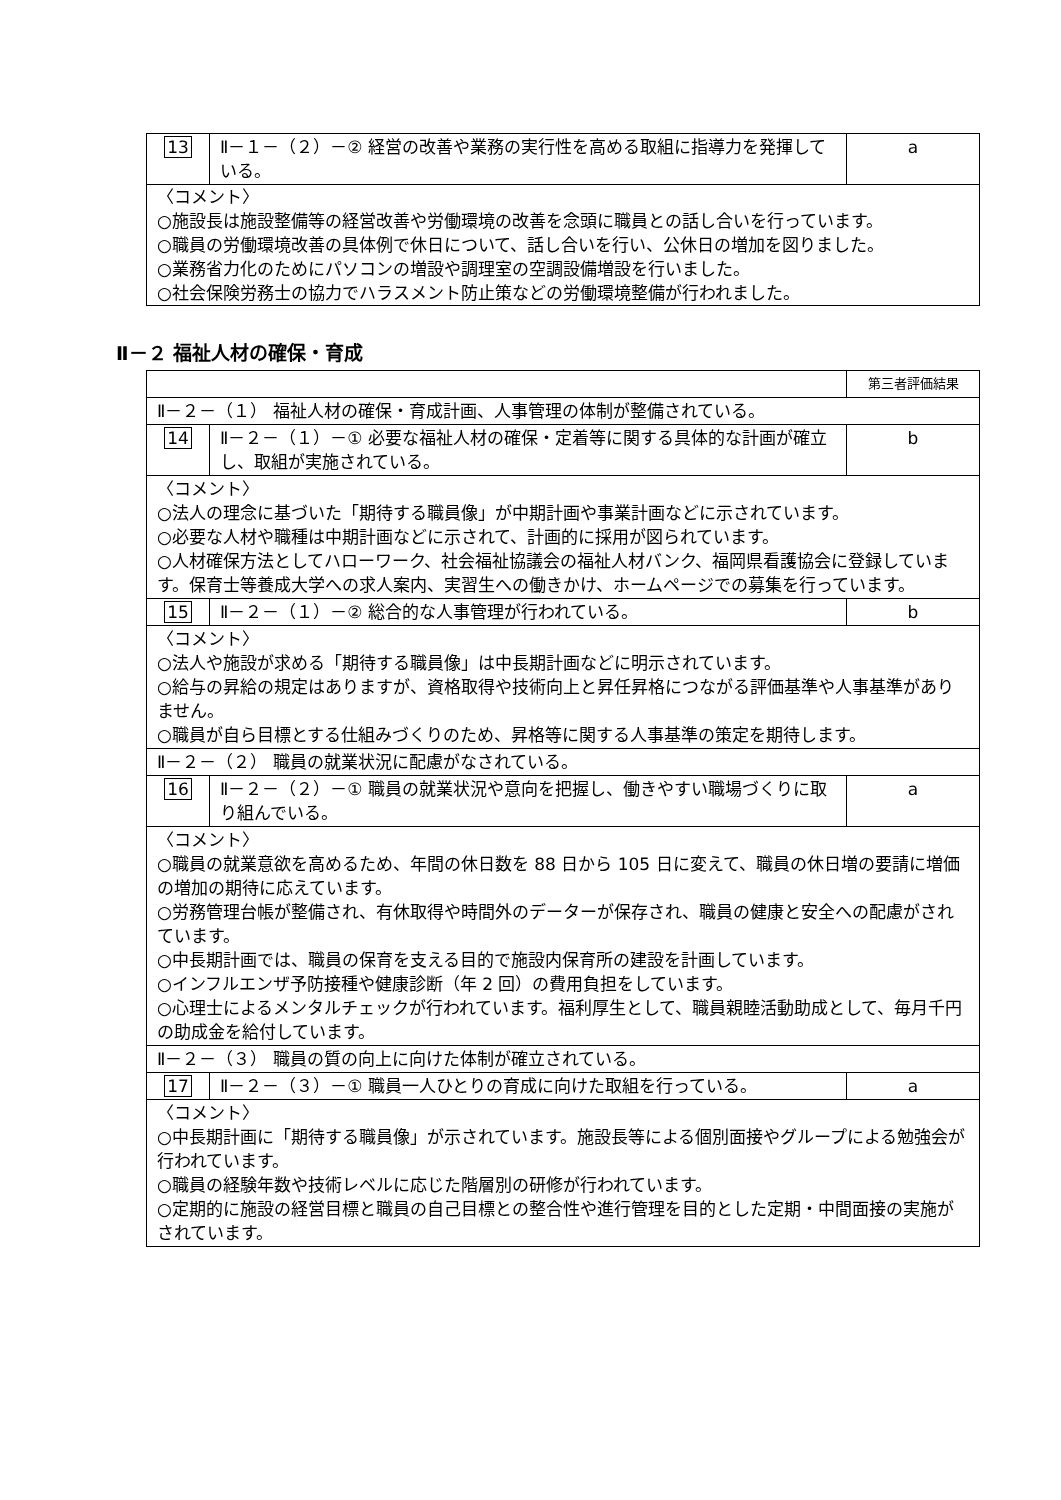| 13 | Ⅱ－１－（２）－② 経営の改善や業務の実行性を高める取組に指導力を発揮している。 | a |
| 〈コメント〉 ○施設長は施設整備等の経営改善や労働環境の改善を念頭に職員との話し合いを行っています。 ○職員の労働環境改善の具体例で休日について、話し合いを行い、公休日の増加を図りました。 ○業務省力化のためにパソコンの増設や調理室の空調設備増設を行いました。 ○社会保険労務士の協力でハラスメント防止策などの労働環境整備が行われました。 | | |
Ⅱ－２ 福祉人材の確保・育成
| | | 第三者評価結果 |
| Ⅱ－２－（１） 福祉人材の確保・育成計画、人事管理の体制が整備されている。 | | |
| 14 | Ⅱ－２－（１）－① 必要な福祉人材の確保・定着等に関する具体的な計画が確立し、取組が実施されている。 | b |
| 〈コメント〉 ○法人の理念に基づいた「期待する職員像」が中期計画や事業計画などに示されています。 ○必要な人材や職種は中期計画などに示されて、計画的に採用が図られています。 ○人材確保方法としてハローワーク、社会福祉協議会の福祉人材バンク、福岡県看護協会に登録しています。保育士等養成大学への求人案内、実習生への働きかけ、ホームページでの募集を行っています。 | | |
| 15 | Ⅱ－２－（１）－② 総合的な人事管理が行われている。 | b |
| 〈コメント〉 ○法人や施設が求める「期待する職員像」は中長期計画などに明示されています。 ○給与の昇給の規定はありますが、資格取得や技術向上と昇任昇格につながる評価基準や人事基準がありません。 ○職員が自ら目標とする仕組みづくりのため、昇格等に関する人事基準の策定を期待します。 | | |
| Ⅱ－２－（２） 職員の就業状況に配慮がなされている。 | | |
| 16 | Ⅱ－２－（２）－① 職員の就業状況や意向を把握し、働きやすい職場づくりに取り組んでいる。 | a |
| 〈コメント〉 ○職員の就業意欲を高めるため、年間の休日数を 88 日から 105 日に変えて、職員の休日増の要請に増価の増加の期待に応えています。 ○労務管理台帳が整備され、有休取得や時間外のデーターが保存され、職員の健康と安全への配慮がされています。 ○中長期計画では、職員の保育を支える目的で施設内保育所の建設を計画しています。 ○インフルエンザ予防接種や健康診断（年 2 回）の費用負担をしています。 ○心理士によるメンタルチェックが行われています。福利厚生として、職員親睦活動助成として、毎月千円の助成金を給付しています。 | | |
| Ⅱ－２－（３） 職員の質の向上に向けた体制が確立されている。 | | |
| 17 | Ⅱ－２－（３）－① 職員一人ひとりの育成に向けた取組を行っている。 | a |
| 〈コメント〉 ○中長期計画に「期待する職員像」が示されています。施設長等による個別面接やグループによる勉強会が行われています。 ○職員の経験年数や技術レベルに応じた階層別の研修が行われています。 ○定期的に施設の経営目標と職員の自己目標との整合性や進行管理を目的とした定期・中間面接の実施がされています。 | | |